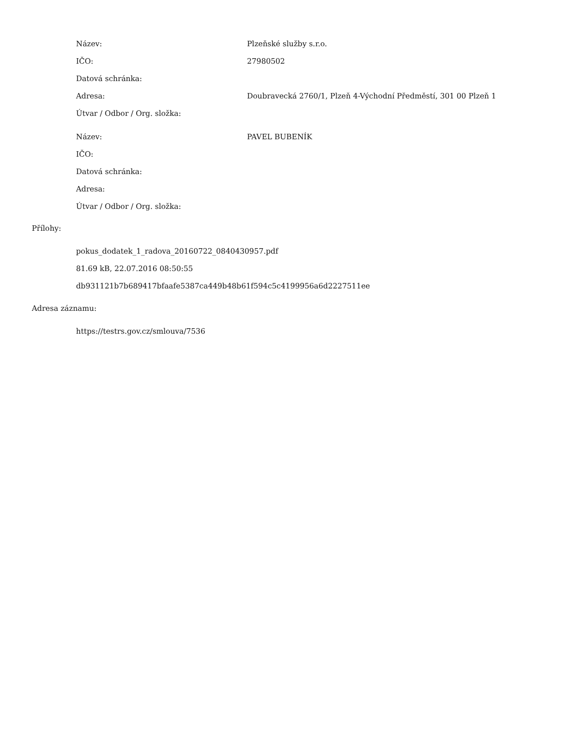| Název: | Plzeňské služby s.r.o. |
| IČO: | 27980502 |
| Datová schránka: | |
| Adresa: | Doubravecká 2760/1, Plzeň 4-Východní Předměstí, 301 00 Plzeň 1 |
| Útvar / Odbor / Org. složka: | |
| Název: | PAVEL BUBENÍK |
| IČO: | |
| Datová schránka: | |
| Adresa: | |
| Útvar / Odbor / Org. složka: | |
Přílohy:
pokus_dodatek_1_radova_20160722_0840430957.pdf
81.69 kB, 22.07.2016 08:50:55
db931121b7b689417bfaafe5387ca449b48b61f594c5c4199956a6d2227511ee
Adresa záznamu:
https://testrs.gov.cz/smlouva/7536